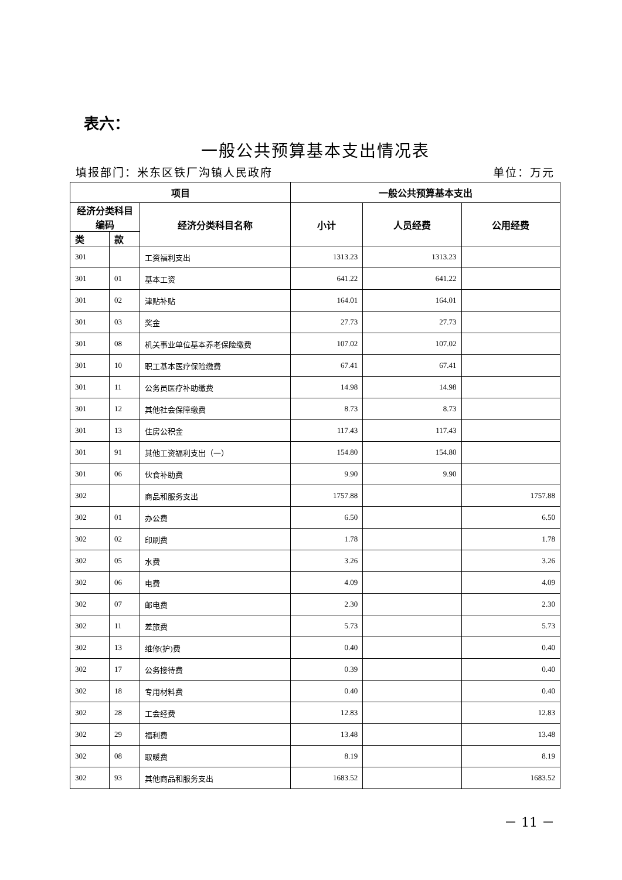表六：
一般公共预算基本支出情况表
填报部门：米东区铁厂沟镇人民政府 单位：万元
| 项目 | | | 一般公共预算基本支出 | | |
| --- | --- | --- | --- | --- | --- |
| 经济分类科目编码 | | 经济分类科目名称 | 小计 | 人员经费 | 公用经费 |
| 类 | 款 | | | | |
| 301 | | 工资福利支出 | 1313.23 | 1313.23 | |
| 301 | 01 | 基本工资 | 641.22 | 641.22 | |
| 301 | 02 | 津贴补贴 | 164.01 | 164.01 | |
| 301 | 03 | 奖金 | 27.73 | 27.73 | |
| 301 | 08 | 机关事业单位基本养老保险缴费 | 107.02 | 107.02 | |
| 301 | 10 | 职工基本医疗保险缴费 | 67.41 | 67.41 | |
| 301 | 11 | 公务员医疗补助缴费 | 14.98 | 14.98 | |
| 301 | 12 | 其他社会保障缴费 | 8.73 | 8.73 | |
| 301 | 13 | 住房公积金 | 117.43 | 117.43 | |
| 301 | 91 | 其他工资福利支出（一） | 154.80 | 154.80 | |
| 301 | 06 | 伙食补助费 | 9.90 | 9.90 | |
| 302 | | 商品和服务支出 | 1757.88 | | 1757.88 |
| 302 | 01 | 办公费 | 6.50 | | 6.50 |
| 302 | 02 | 印刷费 | 1.78 | | 1.78 |
| 302 | 05 | 水费 | 3.26 | | 3.26 |
| 302 | 06 | 电费 | 4.09 | | 4.09 |
| 302 | 07 | 邮电费 | 2.30 | | 2.30 |
| 302 | 11 | 差旅费 | 5.73 | | 5.73 |
| 302 | 13 | 维修(护)费 | 0.40 | | 0.40 |
| 302 | 17 | 公务接待费 | 0.39 | | 0.40 |
| 302 | 18 | 专用材料费 | 0.40 | | 0.40 |
| 302 | 28 | 工会经费 | 12.83 | | 12.83 |
| 302 | 29 | 福利费 | 13.48 | | 13.48 |
| 302 | 08 | 取暖费 | 8.19 | | 8.19 |
| 302 | 93 | 其他商品和服务支出 | 1683.52 | | 1683.52 |
－ 11 －